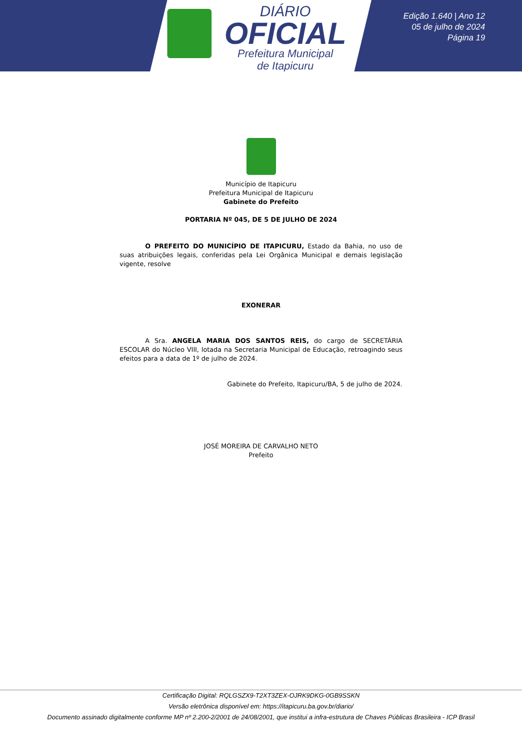DIÁRIO
OFICIAL
Prefeitura Municipal
de Itapicuru
Edição 1.640 | Ano 12
05 de julho de 2024
Página 19
Município de Itapicuru
Prefeitura Municipal de Itapicuru
Gabinete do Prefeito
PORTARIA Nº 045, DE 5 DE JULHO DE 2024
O PREFEITO DO MUNICÍPIO DE ITAPICURU, Estado da Bahia, no uso de suas atribuições legais, conferidas pela Lei Orgânica Municipal e demais legislação vigente, resolve
EXONERAR
A Sra. ANGELA MARIA DOS SANTOS REIS, do cargo de SECRETÁRIA ESCOLAR do Núcleo VIII, lotada na Secretaria Municipal de Educação, retroagindo seus efeitos para a data de 1º de julho de 2024.
Gabinete do Prefeito, Itapicuru/BA, 5 de julho de 2024.
JOSÉ MOREIRA DE CARVALHO NETO
Prefeito
Certificação Digital: RQLGSZX9-T2XT3ZEX-OJRK9DKG-0GB9SSKN
Versão eletrônica disponível em: https://itapicuru.ba.gov.br/diario/
Documento assinado digitalmente conforme MP nº 2.200-2/2001 de 24/08/2001, que institui a infra-estrutura de Chaves Públicas Brasileira - ICP Brasil